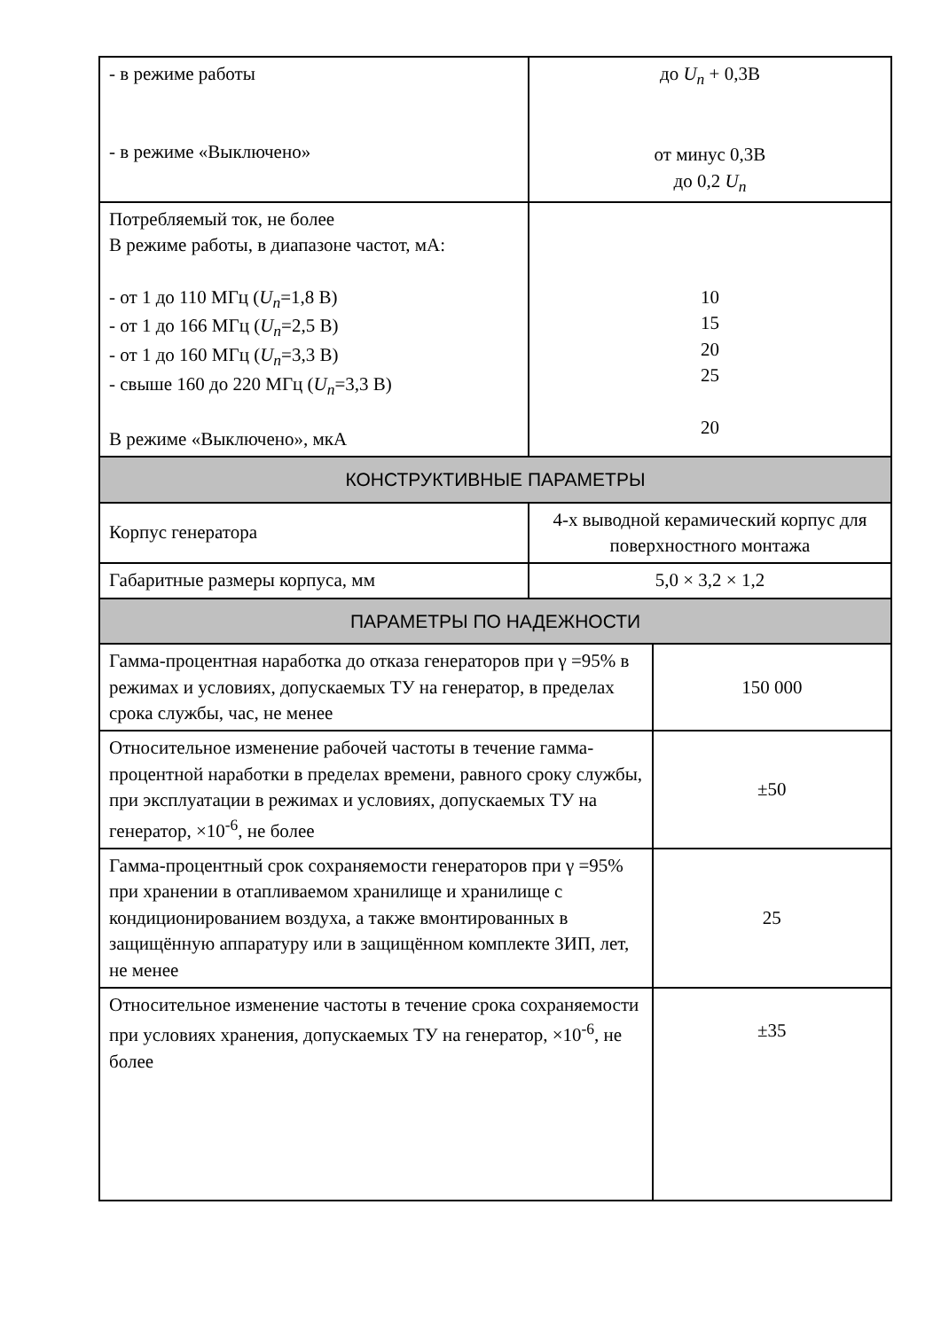| - в режиме работы - в режиме «Выключено» | до U<sub>n</sub> + 0,3В от минус 0,3В до 0,2 U<sub>n</sub> | |
| Потребляемый ток, не более В режиме работы, в диапазоне частот, мА: - от 1 до 110 МГц ( U<sub>n</sub> =1,8 В) - от 1 до 166 МГц ( U<sub>n</sub> =2,5 В) - от 1 до 160 МГц ( U<sub>n</sub> =3,3 В) - свыше 160 до 220 МГц ( U<sub>n</sub> =3,3 В) В режиме «Выключено», мкА | 10 15 20 25 20 | |
| КОНСТРУКТИВНЫЕ ПАРАМЕТРЫ | | |
| Корпус генератора | 4-х выводной керамический корпус для поверхностного монтажа | |
| Габаритные размеры корпуса, мм | 5,0 × 3,2 × 1,2 | |
| ПАРАМЕТРЫ ПО НАДЕЖНОСТИ | | |
| Гамма-процентная наработка до отказа генераторов при γ =95% в режимах и условиях, допускаемых ТУ на генератор, в пределах срока службы, час, не менее | | 150 000 |
| Относительное изменение рабочей частоты в течение гамма-процентной наработки в пределах времени, равного сроку службы, при эксплуатации в режимах и условиях, допускаемых ТУ на генератор, ×10<sup>-6</sup>, не более | | ±50 |
| Гамма-процентный срок сохраняемости генераторов при γ =95% при хранении в отапливаемом хранилище и хранилище с кондиционированием воздуха, а также вмонтированных в защищённую аппаратуру или в защищённом комплекте ЗИП, лет, не менее | | 25 |
| Относительное изменение частоты в течение срока сохраняемости при условиях хранения, допускаемых ТУ на генератор, ×10<sup>-6</sup>, не более | | ±35 |